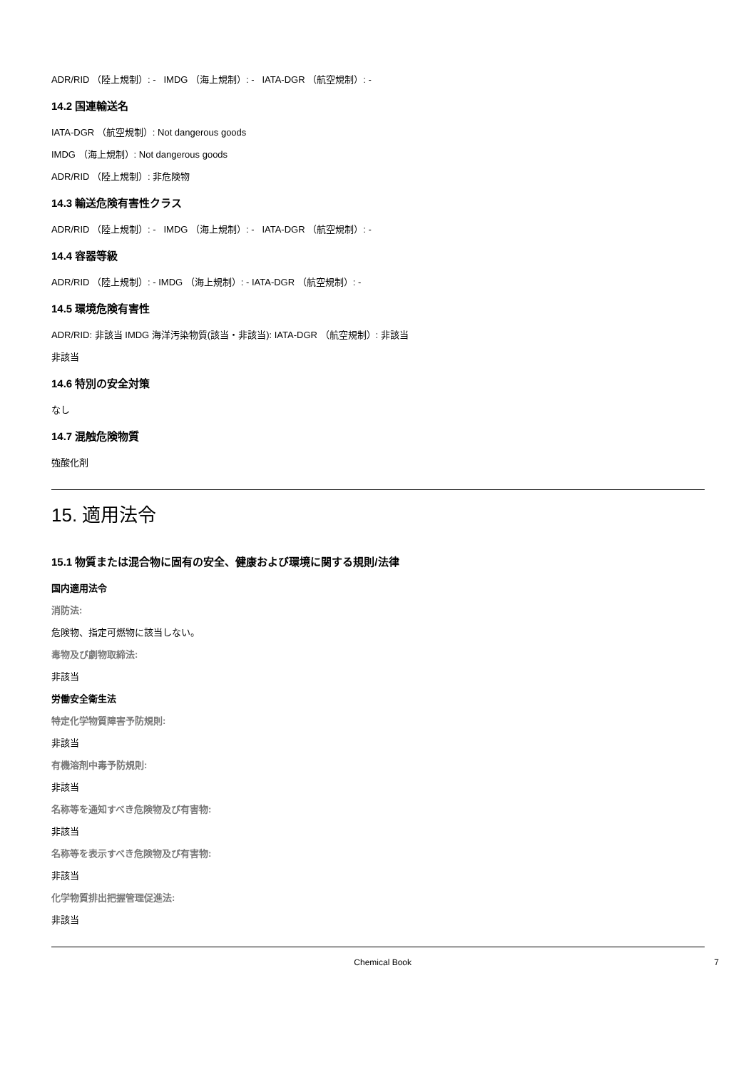ADR/RID （陸上規制）: - IMDG （海上規制）: - IATA-DGR （航空規制）: -
14.2 国連輸送名
IATA-DGR （航空規制）: Not dangerous goods
IMDG （海上規制）: Not dangerous goods
ADR/RID （陸上規制）: 非危険物
14.3 輸送危険有害性クラス
ADR/RID （陸上規制）: - IMDG （海上規制）: - IATA-DGR （航空規制）: -
14.4 容器等級
ADR/RID （陸上規制）: - IMDG （海上規制）: - IATA-DGR （航空規制）: -
14.5 環境危険有害性
ADR/RID: 非該当 IMDG 海洋汚染物質(該当・非該当): IATA-DGR （航空規制）: 非該当
非該当
14.6 特別の安全対策
なし
14.7 混触危険物質
強酸化剤
15. 適用法令
15.1 物質または混合物に固有の安全、健康および環境に関する規則/法律
国内適用法令
消防法:
危険物、指定可燃物に該当しない。
毒物及び劇物取締法:
非該当
労働安全衛生法
特定化学物質障害予防規則:
非該当
有機溶剤中毒予防規則:
非該当
名称等を通知すべき危険物及び有害物:
非該当
名称等を表示すべき危険物及び有害物:
非該当
化学物質排出把握管理促進法:
非該当
Chemical Book 7